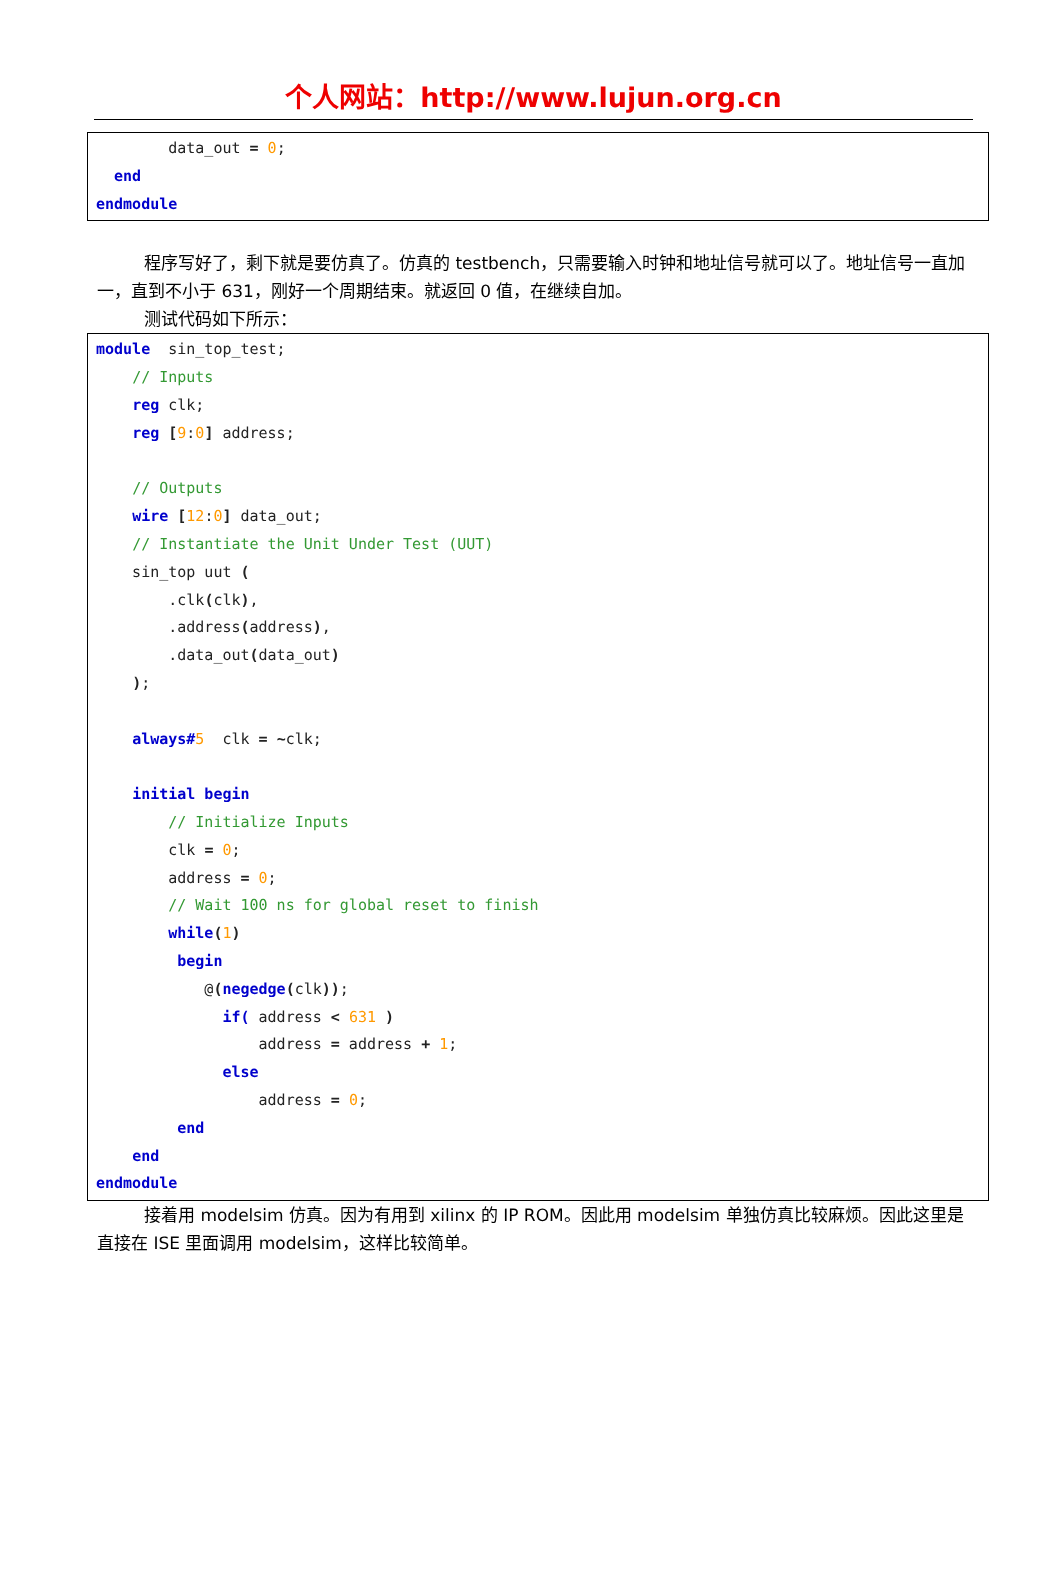个人网站：http://www.lujun.org.cn
data_out = 0; end endmodule
程序写好了，剩下就是要仿真了。仿真的 testbench，只需要输入时钟和地址信号就可以了。地址信号一直加一，直到不小于 631，刚好一个周期结束。就返回 0 值，在继续自加。
测试代码如下所示：
module sin_top_test; // Inputs reg clk; reg [9:0] address; // Outputs wire [12:0] data_out; // Instantiate the Unit Under Test (UUT) sin_top uut ( .clk(clk), .address(address), .data_out(data_out) ); always#5 clk = ~clk; initial begin // Initialize Inputs clk = 0; address = 0; // Wait 100 ns for global reset to finish while(1) begin @(negedge(clk)); if( address < 631 ) address = address + 1; else address = 0; end end endmodule
接着用 modelsim 仿真。因为有用到 xilinx 的 IP ROM。因此用 modelsim 单独仿真比较麻烦。因此这里是直接在 ISE 里面调用 modelsim，这样比较简单。